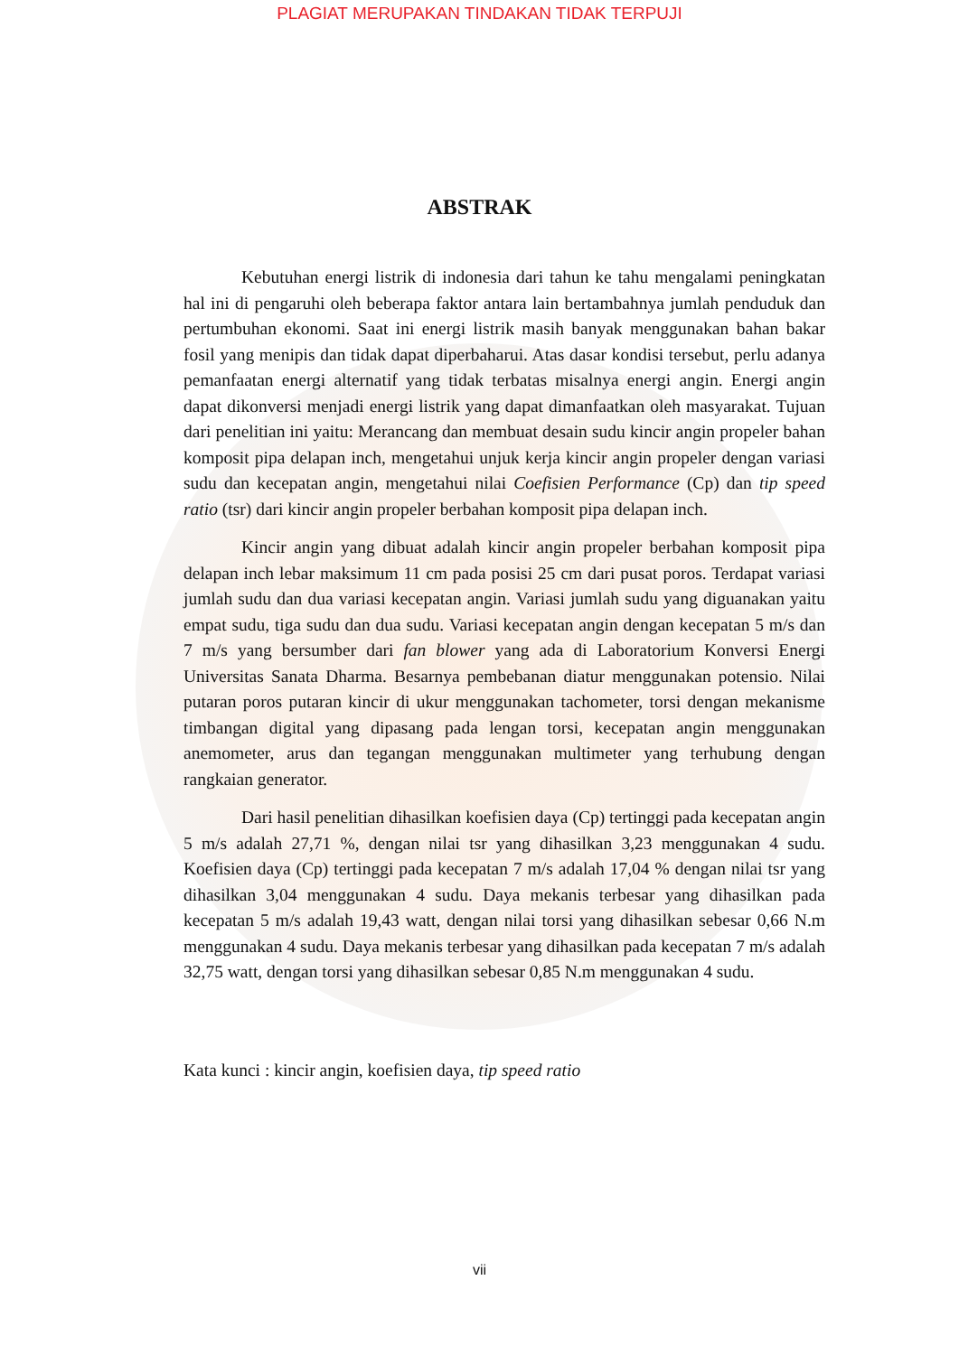PLAGIAT MERUPAKAN TINDAKAN TIDAK TERPUJI
ABSTRAK
Kebutuhan energi listrik di indonesia dari tahun ke tahu mengalami peningkatan hal ini di pengaruhi oleh beberapa faktor antara lain bertambahnya jumlah penduduk dan pertumbuhan ekonomi. Saat ini energi listrik masih banyak menggunakan bahan bakar fosil yang menipis dan tidak dapat diperbaharui. Atas dasar kondisi tersebut, perlu adanya pemanfaatan energi alternatif yang tidak terbatas misalnya energi angin. Energi angin dapat dikonversi menjadi energi listrik yang dapat dimanfaatkan oleh masyarakat. Tujuan dari penelitian ini yaitu: Merancang dan membuat desain sudu kincir angin propeler bahan komposit pipa delapan inch, mengetahui unjuk kerja kincir angin propeler dengan variasi sudu dan kecepatan angin, mengetahui nilai Coefisien Performance (Cp) dan tip speed ratio (tsr) dari kincir angin propeler berbahan komposit pipa delapan inch.
Kincir angin yang dibuat adalah kincir angin propeler berbahan komposit pipa delapan inch lebar maksimum 11 cm pada posisi 25 cm dari pusat poros. Terdapat variasi jumlah sudu dan dua variasi kecepatan angin. Variasi jumlah sudu yang diguanakan yaitu empat sudu, tiga sudu dan dua sudu. Variasi kecepatan angin dengan kecepatan 5 m/s dan 7 m/s yang bersumber dari fan blower yang ada di Laboratorium Konversi Energi Universitas Sanata Dharma. Besarnya pembebanan diatur menggunakan potensio. Nilai putaran poros putaran kincir di ukur menggunakan tachometer, torsi dengan mekanisme timbangan digital yang dipasang pada lengan torsi, kecepatan angin menggunakan anemometer, arus dan tegangan menggunakan multimeter yang terhubung dengan rangkaian generator.
Dari hasil penelitian dihasilkan koefisien daya (Cp) tertinggi pada kecepatan angin 5 m/s adalah 27,71 %, dengan nilai tsr yang dihasilkan 3,23 menggunakan 4 sudu. Koefisien daya (Cp) tertinggi pada kecepatan 7 m/s adalah 17,04 % dengan nilai tsr yang dihasilkan 3,04 menggunakan 4 sudu. Daya mekanis terbesar yang dihasilkan pada kecepatan 5 m/s adalah 19,43 watt, dengan nilai torsi yang dihasilkan sebesar 0,66 N.m menggunakan 4 sudu. Daya mekanis terbesar yang dihasilkan pada kecepatan 7 m/s adalah 32,75 watt, dengan torsi yang dihasilkan sebesar 0,85 N.m menggunakan 4 sudu.
Kata kunci : kincir angin, koefisien daya, tip speed ratio
vii